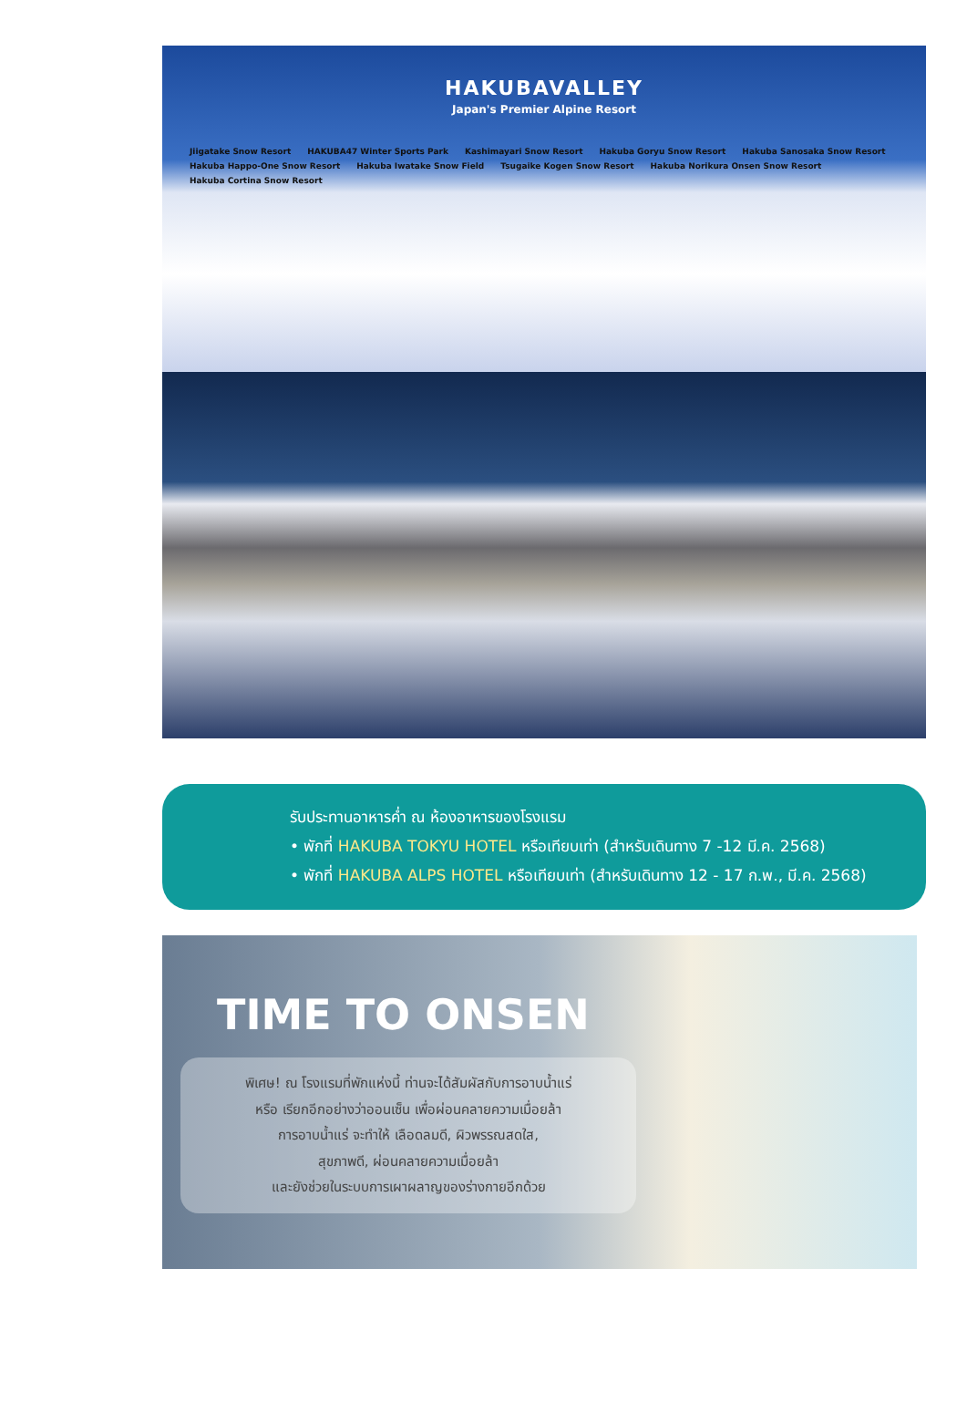HAKUBAVALLEY
Japan's Premier Alpine Resort
Jiigatake Snow Resort HAKUBA47 Winter Sports Park Kashimayari Snow Resort Hakuba Goryu Snow Resort Hakuba Sanosaka Snow Resort Hakuba Happo-One Snow Resort Hakuba Iwatake Snow Field Tsugaike Kogen Snow Resort Hakuba Norikura Onsen Snow Resort Hakuba Cortina Snow Resort
รับประทานอาหารค่ำ ณ ห้องอาหารของโรงแรม
• พักที่ HAKUBA TOKYU HOTEL หรือเทียบเท่า (สำหรับเดินทาง 7 -12 มี.ค. 2568)
• พักที่ HAKUBA ALPS HOTEL หรือเทียบเท่า (สำหรับเดินทาง 12 - 17 ก.พ., มี.ค. 2568)
TIME TO ONSEN
พิเศษ! ณ โรงแรมที่พักแห่งนี้ ท่านจะได้สัมผัสกับการอาบน้ำแร่
หรือ เรียกอีกอย่างว่าออนเซ็น เพื่อผ่อนคลายความเมื่อยล้า
การอาบน้ำแร่ จะทำให้ เลือดลมดี, ผิวพรรณสดใส,
สุขภาพดี, ผ่อนคลายความเมื่อยล้า
และยังช่วยในระบบการเผาผลาญของร่างกายอีกด้วย